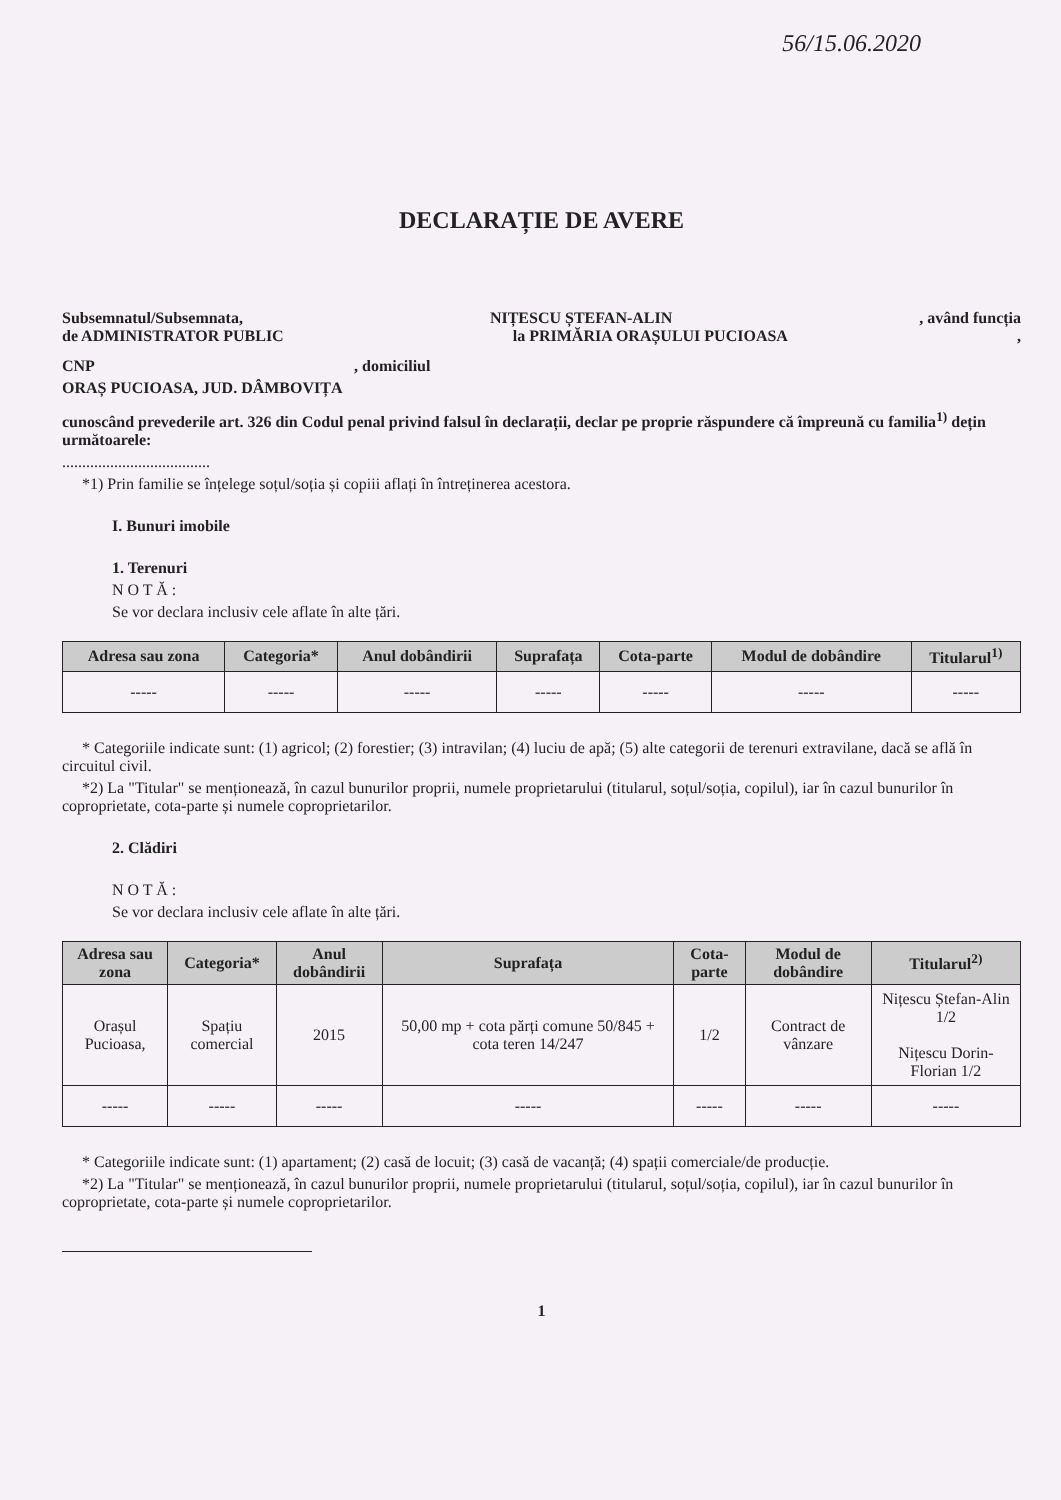56/15.06.2020
DECLARAȚIE DE AVERE
Subsemnatul/Subsemnata, NIȚESCU ȘTEFAN-ALIN, având funcția
de ADMINISTRATOR PUBLIC la PRIMĂRIA ORAȘULUI PUCIOASA,
CNP , domiciliul
ORAȘ PUCIOASA, JUD. DÂMBOVIȚA
cunoscând prevederile art. 326 din Codul penal privind falsul în declarații, declar pe proprie răspundere că împreună cu familia<sup>1)</sup> dețin următoarele:
.....................................
*1) Prin familie se înțelege soțul/soția și copiii aflați în întreținerea acestora.
I. Bunuri imobile
1. Terenuri
N O T Ă :
Se vor declara inclusiv cele aflate în alte țări.
| Adresa sau zona | Categoria* | Anul dobândirii | Suprafața | Cota-parte | Modul de dobândire | Titularul<sup>1)</sup> |
| --- | --- | --- | --- | --- | --- | --- |
| ----- | ----- | ----- | ----- | ----- | ----- | ----- |
* Categoriile indicate sunt: (1) agricol; (2) forestier; (3) intravilan; (4) luciu de apă; (5) alte categorii de terenuri extravilane, dacă se află în circuitul civil.
*2) La "Titular" se menționează, în cazul bunurilor proprii, numele proprietarului (titularul, soțul/soția, copilul), iar în cazul bunurilor în coproprietate, cota-parte și numele coproprietarilor.
2. Clădiri
N O T Ă :
Se vor declara inclusiv cele aflate în alte țări.
| Adresa sau zona | Categoria* | Anul dobândirii | Suprafața | Cota-parte | Modul de dobândire | Titularul<sup>2)</sup> |
| --- | --- | --- | --- | --- | --- | --- |
| Orașul Pucioasa, | Spațiu comercial | 2015 | 50,00 mp + cota părți comune 50/845 + cota teren 14/247 | 1/2 | Contract de vânzare | Nițescu Ștefan-Alin 1/2 Nițescu Dorin-Florian 1/2 |
| ----- | ----- | ----- | ----- | ----- | ----- | ----- |
* Categoriile indicate sunt: (1) apartament; (2) casă de locuit; (3) casă de vacanță; (4) spații comerciale/de producție.
*2) La "Titular" se menționează, în cazul bunurilor proprii, numele proprietarului (titularul, soțul/soția, copilul), iar în cazul bunurilor în coproprietate, cota-parte și numele coproprietarilor.
1